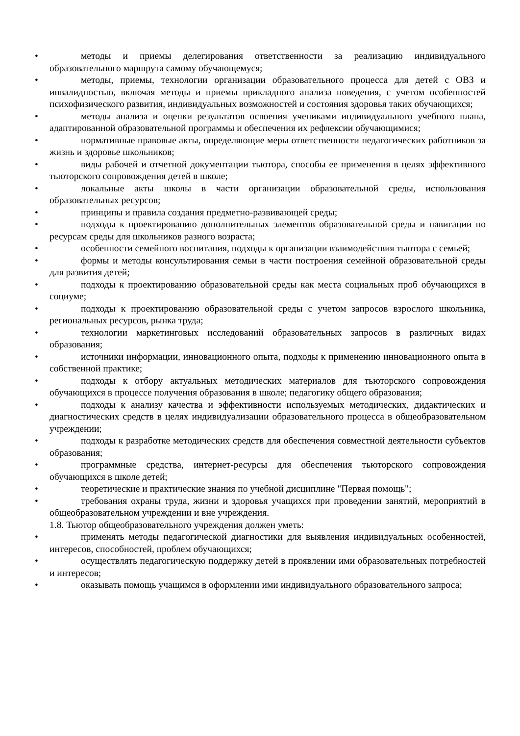• методы и приемы делегирования ответственности за реализацию индивидуального образовательного маршрута самому обучающемуся;
• методы, приемы, технологии организации образовательного процесса для детей с ОВЗ и инвалидностью, включая методы и приемы прикладного анализа поведения, с учетом особенностей психофизического развития, индивидуальных возможностей и состояния здоровья таких обучающихся;
• методы анализа и оценки результатов освоения учениками индивидуального учебного плана, адаптированной образовательной программы и обеспечения их рефлексии обучающимися;
• нормативные правовые акты, определяющие меры ответственности педагогических работников за жизнь и здоровье школьников;
• виды рабочей и отчетной документации тьютора, способы ее применения в целях эффективного тьюторского сопровождения детей в школе;
• локальные акты школы в части организации образовательной среды, использования образовательных ресурсов;
• принципы и правила создания предметно-развивающей среды;
• подходы к проектированию дополнительных элементов образовательной среды и навигации по ресурсам среды для школьников разного возраста;
• особенности семейного воспитания, подходы к организации взаимодействия тьютора с семьей;
• формы и методы консультирования семьи в части построения семейной образовательной среды для развития детей;
• подходы к проектированию образовательной среды как места социальных проб обучающихся в социуме;
• подходы к проектированию образовательной среды с учетом запросов взрослого школьника, региональных ресурсов, рынка труда;
• технологии маркетинговых исследований образовательных запросов в различных видах образования;
• источники информации, инновационного опыта, подходы к применению инновационного опыта в собственной практике;
• подходы к отбору актуальных методических материалов для тьюторского сопровождения обучающихся в процессе получения образования в школе; педагогику общего образования;
• подходы к анализу качества и эффективности используемых методических, дидактических и диагностических средств в целях индивидуализации образовательного процесса в общеобразовательном учреждении;
• подходы к разработке методических средств для обеспечения совместной деятельности субъектов образования;
• программные средства, интернет-ресурсы для обеспечения тьюторского сопровождения обучающихся в школе детей;
• теоретические и практические знания по учебной дисциплине "Первая помощь";
• требования охраны труда, жизни и здоровья учащихся при проведении занятий, мероприятий в общеобразовательном учреждении и вне учреждения.
1.8. Тьютор общеобразовательного учреждения должен уметь:
• применять методы педагогической диагностики для выявления индивидуальных особенностей, интересов, способностей, проблем обучающихся;
• осуществлять педагогическую поддержку детей в проявлении ими образовательных потребностей и интересов;
• оказывать помощь учащимся в оформлении ими индивидуального образовательного запроса;